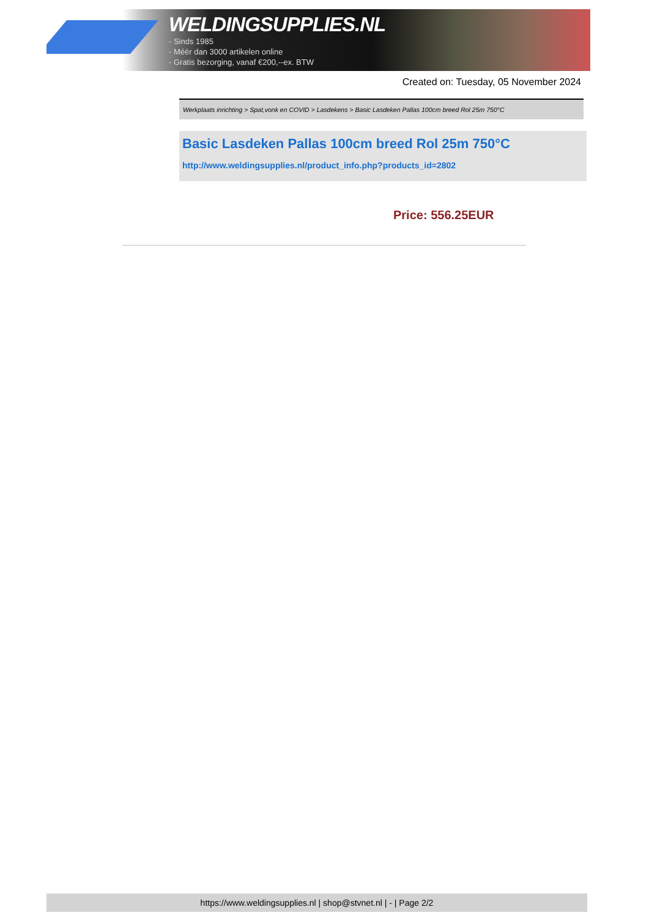WELDINGSUPPLIES.NL
- Sinds 1985
- Méér dan 3000 artikelen online
- Gratis bezorging, vanaf €200,--ex. BTW
Created on: Tuesday, 05 November 2024
Werkplaats inrichting > Spat,vonk en COVID > Lasdekens > Basic Lasdeken Pallas 100cm breed Rol 25m 750°C
Basic Lasdeken Pallas 100cm breed Rol 25m 750°C
http://www.weldingsupplies.nl/product_info.php?products_id=2802
Price: 556.25EUR
https://www.weldingsupplies.nl | shop@stvnet.nl | - | Page 2/2